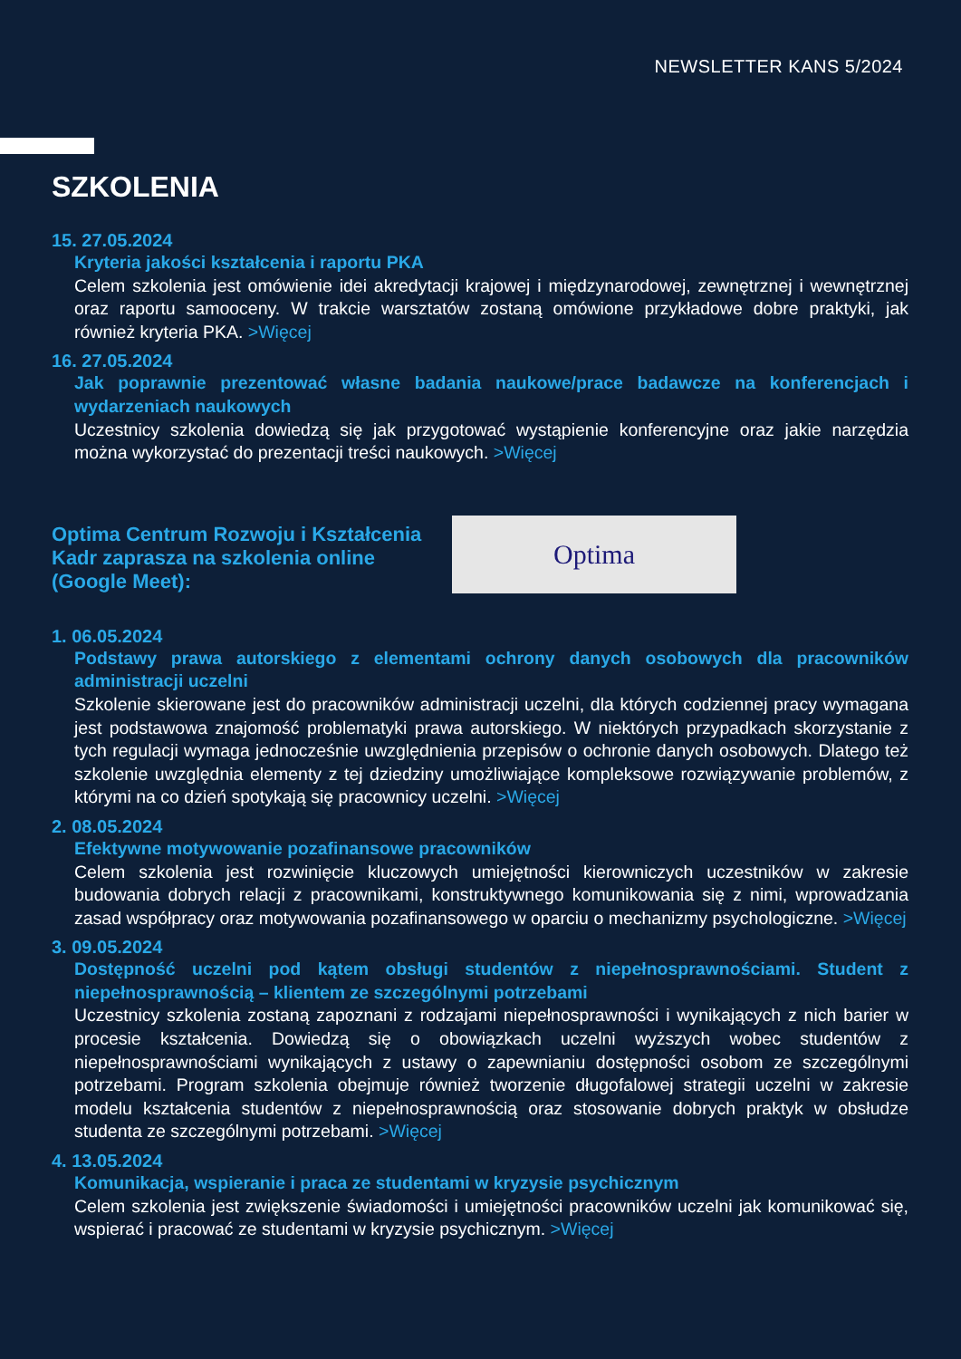NEWSLETTER KANS 5/2024
SZKOLENIA
15. 27.05.2024
Kryteria jakości kształcenia i raportu PKA
Celem szkolenia jest omówienie idei akredytacji krajowej i międzynarodowej, zewnętrznej i wewnętrznej oraz raportu samooceny. W trakcie warsztatów zostaną omówione przykładowe dobre praktyki, jak również kryteria PKA. >Więcej
16. 27.05.2024
Jak poprawnie prezentować własne badania naukowe/prace badawcze na konferencjach i wydarzeniach naukowych
Uczestnicy szkolenia dowiedzą się jak przygotować wystąpienie konferencyjne oraz jakie narzędzia można wykorzystać do prezentacji treści naukowych. >Więcej
Optima Centrum Rozwoju i Kształcenia Kadr zaprasza na szkolenia online (Google Meet):
Optima
1. 06.05.2024
Podstawy prawa autorskiego z elementami ochrony danych osobowych dla pracowników administracji uczelni
Szkolenie skierowane jest do pracowników administracji uczelni, dla których codziennej pracy wymagana jest podstawowa znajomość problematyki prawa autorskiego. W niektórych przypadkach skorzystanie z tych regulacji wymaga jednocześnie uwzględnienia przepisów o ochronie danych osobowych. Dlatego też szkolenie uwzględnia elementy z tej dziedziny umożliwiające kompleksowe rozwiązywanie problemów, z którymi na co dzień spotykają się pracownicy uczelni. >Więcej
2. 08.05.2024
Efektywne motywowanie pozafinansowe pracowników
Celem szkolenia jest rozwinięcie kluczowych umiejętności kierowniczych uczestników w zakresie budowania dobrych relacji z pracownikami, konstruktywnego komunikowania się z nimi, wprowadzania zasad współpracy oraz motywowania pozafinansowego w oparciu o mechanizmy psychologiczne. >Więcej
3. 09.05.2024
Dostępność uczelni pod kątem obsługi studentów z niepełnosprawnościami. Student z niepełnosprawnością – klientem ze szczególnymi potrzebami
Uczestnicy szkolenia zostaną zapoznani z rodzajami niepełnosprawności i wynikających z nich barier w procesie kształcenia. Dowiedzą się o obowiązkach uczelni wyższych wobec studentów z niepełnosprawnościami wynikających z ustawy o zapewnianiu dostępności osobom ze szczególnymi potrzebami. Program szkolenia obejmuje również tworzenie długofalowej strategii uczelni w zakresie modelu kształcenia studentów z niepełnosprawnością oraz stosowanie dobrych praktyk w obsłudze studenta ze szczególnymi potrzebami. >Więcej
4. 13.05.2024
Komunikacja, wspieranie i praca ze studentami w kryzysie psychicznym
Celem szkolenia jest zwiększenie świadomości i umiejętności pracowników uczelni jak komunikować się, wspierać i pracować ze studentami w kryzysie psychicznym. >Więcej